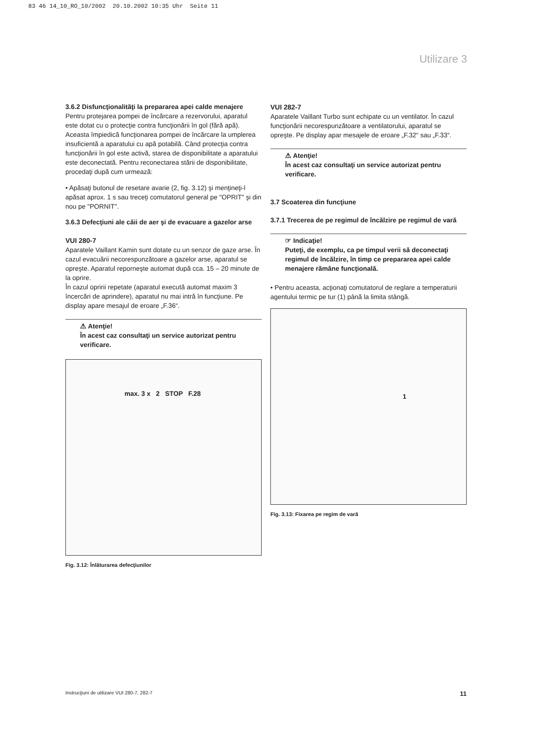83 46 14_10_RO_10/2002 20.10.2002 10:35 Uhr Seite 11
Utilizare 3
3.6.2 Disfuncţionalităţi la prepararea apei calde menajere
Pentru protejarea pompei de încărcare a rezervorului, aparatul este dotat cu o protecţie contra funcţionării în gol (fără apă). Aceasta împiedică funcţionarea pompei de încărcare la umplerea insuficientă a aparatului cu apă potabilă. Când protecţia contra funcţionării în gol este activă, starea de disponibilitate a aparatului este deconectată. Pentru reconectarea stării de disponibilitate, procedaţi după cum urmează:
• Apăsaţi butonul de resetare avarie (2, fig. 3.12) şi menţineţi-l apăsat aprox. 1 s sau treceţi comutatorul general pe "OPRIT" şi din nou pe "PORNIT".
3.6.3 Defecţiuni ale căii de aer şi de evacuare a gazelor arse
VUI 280-7
Aparatele Vaillant Kamin sunt dotate cu un senzor de gaze arse. În cazul evacuării necorespunzătoare a gazelor arse, aparatul se opreşte. Aparatul reporneşte automat după cca. 15 – 20 minute de la oprire.
În cazul opririi repetate (aparatul execută automat maxim 3 încercări de aprindere), aparatul nu mai intră în funcţiune. Pe display apare mesajul de eroare „F.36“.
⚠ Atenţie!
În acest caz consultaţi un service autorizat pentru verificare.
max. 3 x 2 STOP F.28
Fig. 3.12: Înlăturarea defecţiunilor
VUI 282-7
Aparatele Vaillant Turbo sunt echipate cu un ventilator. În cazul funcţionării necorespunzătoare a ventilatorului, aparatul se opreşte. Pe display apar mesajele de eroare „F.32“ sau „F.33“.
⚠ Atenţie!
În acest caz consultaţi un service autorizat pentru verificare.
3.7 Scoaterea din funcţiune
3.7.1 Trecerea de pe regimul de încălzire pe regimul de vară
☞ Indicaţie!
Puteţi, de exemplu, ca pe timpul verii să deconectaţi regimul de încălzire, în timp ce prepararea apei calde menajere rămâne funcţională.
• Pentru aceasta, acţionaţi comutatorul de reglare a temperaturii agentului termic pe tur (1) până la limita stângă.
1
Fig. 3.13: Fixarea pe regim de vară
Instrucţiuni de utilizare VUI 280-7, 282-7 11